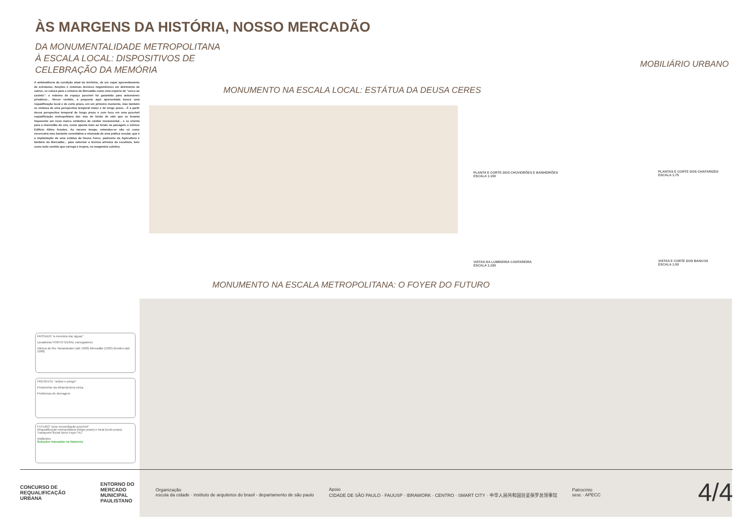ÀS MARGENS DA HISTÓRIA, NOSSO MERCADÃO
DA MONUMENTALIDADE METROPOLITANA À ESCALA LOCAL: DISPOSITIVOS DE CELEBRAÇÃO DA MEMÓRIA
A ambivalência da condição atual do território, de um super aproveitamento de estruturas, funções e sistemas técnicos hegemônicos em detrimento de outros, se coloca para o entorno do Mercadão como uma espécie de "cerco ao castelo": o máximo de espaço possível foi garantido para automóveis privativos... Nesse sentido, a proposta aqui apresentada busca uma requalificação local e de curto prazo, em um primeiro momento, mas também se embasa de uma perspectiva temporal maior e de longo prazo... É a partir dessa perspectiva temporal de longo prazo e com foco em uma possível requalificação metropolitana das vias de fundo de vale que se levanta imponente um novo marco simbólico de caráter monumental... e se orienta para a imensidão do céu, como aponta mais ao fundo na paisagem o icônico Edifício Altino Arantes. Ao mesmo tempo, entendeu-se não só como necessária mas bastante convidativa a retomada de uma prática secular, que é a implantação de uma estátua da Deusa Ceres, padroeira da Agricultura e também do Mercadão... para valorizar a técnica artística da escultura, bem como todo sentido que carrega e inspira, no imaginário coletivo.
MONUMENTO NA ESCALA LOCAL: ESTÁTUA DA DEUSA CERES
MOBILIÁRIO URBANO
PLANTA E CORTE DOS CHUVEIRÕES E BANHEIRÕES
ESCALA 1:150
PLANTAS E CORTE DOS CHAFARIZES
ESCALA 1:75
VISTAS DA LUMINÁRIA CANTAREIRA
ESCALA 1:150
VISTAS E CORTE DOS BANCOS
ESCALA 1:50
MONUMENTO NA ESCALA METROPOLITANA: O FOYER DO FUTURO
PASSADO "a memória das águas"
Lavadeiras PORTO GERAL carregadores
Várzea do Rio Tamanduateí (até 1900) Mercadão (1933) Bondes (até 1968)
PRESENTE "aridez e perigo"
Predomínio da infraestrutura cinza
Problemas de drenagem
FUTURO "uma reconciliação possível"
Requalificação metropolitana (longo prazo) e local (curto prazo)
Transporte fluvial Novo Foyer VLT
chafarizes
Soluções baseadas na Natureza
CONCURSO DE REQUALIFICAÇÃO URBANA
ENTORNO DO MERCADO MUNICIPAL PAULISTANO
Organização
escola da cidade · instituto de arquitetos do brasil - departamento de são paulo
Apoio
CIDADE DE SÃO PAULO · FAUUSP · IBRAWORK · CENTRO · SMART CITY · 中华人民共和国驻圣保罗总领事馆
Patrocínio
sesc · APECC
4/4